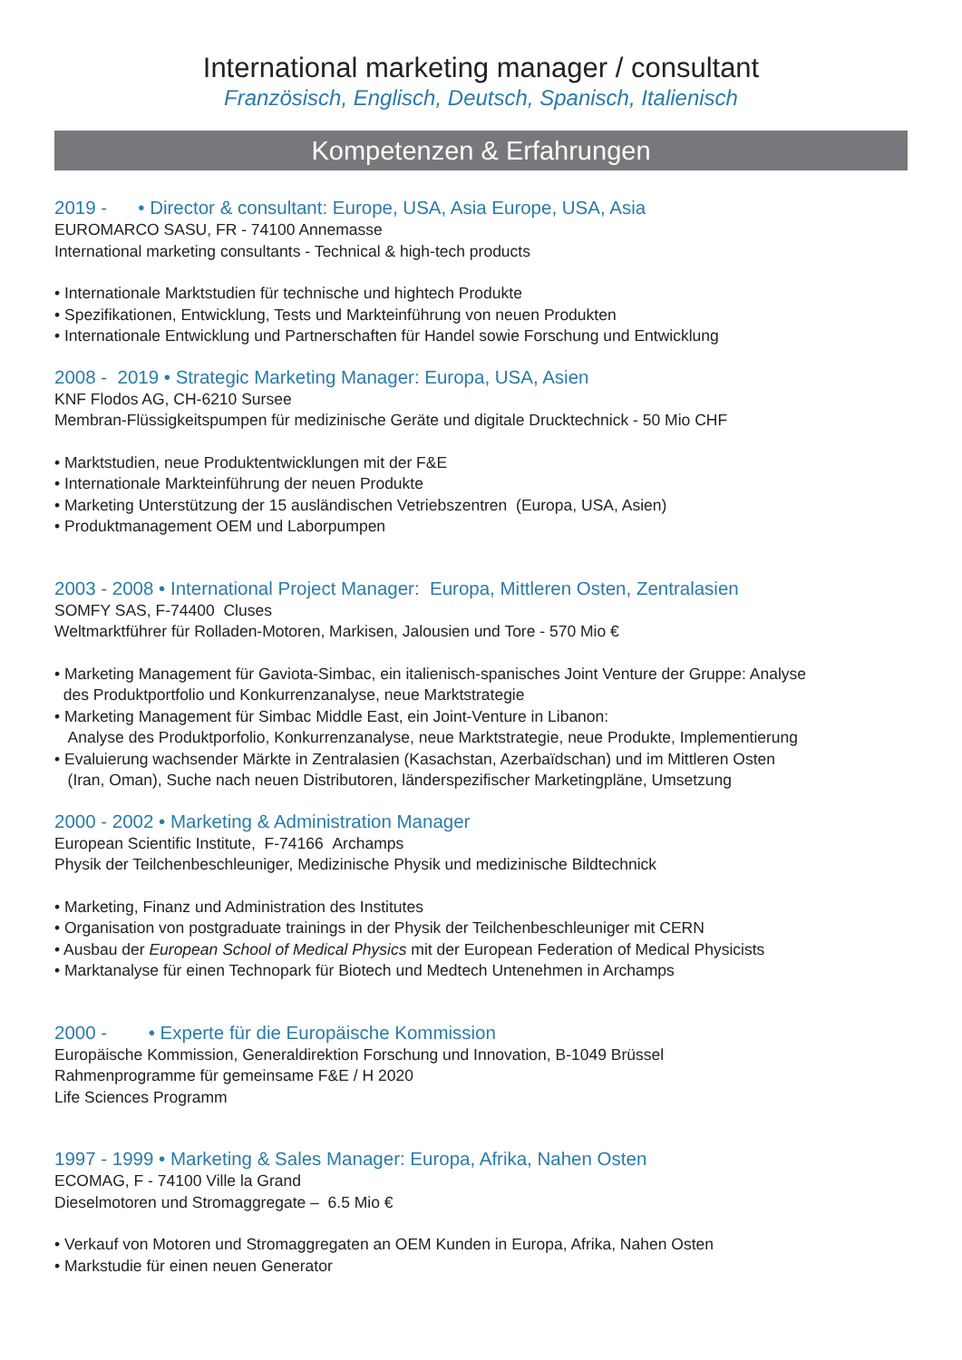International marketing manager / consultant
Französisch, Englisch, Deutsch, Spanisch, Italienisch
Kompetenzen & Erfahrungen
2019 - • Director & consultant: Europe, USA, Asia Europe, USA, Asia
EUROMARCO SASU, FR - 74100 Annemasse
International marketing consultants - Technical & high-tech products
• Internationale Marktstudien für technische und hightech Produkte
• Spezifikationen, Entwicklung, Tests und Markteinführung von neuen Produkten
• Internationale Entwicklung und Partnerschaften für Handel sowie Forschung und Entwicklung
2008 - 2019 • Strategic Marketing Manager: Europa, USA, Asien
KNF Flodos AG, CH-6210 Sursee
Membran-Flüssigkeitspumpen für medizinische Geräte und digitale Drucktechnick - 50 Mio CHF
• Marktstudien, neue Produktentwicklungen mit der F&E
• Internationale Markteinführung der neuen Produkte
• Marketing Unterstützung der 15 ausländischen Vetriebszentren (Europa, USA, Asien)
• Produktmanagement OEM und Laborpumpen
2003 - 2008 • International Project Manager: Europa, Mittleren Osten, Zentralasien
SOMFY SAS, F-74400 Cluses
Weltmarktführer für Rolladen-Motoren, Markisen, Jalousien und Tore - 570 Mio €
• Marketing Management für Gaviota-Simbac, ein italienisch-spanisches Joint Venture der Gruppe: Analyse
des Produktportfolio und Konkurrenzanalyse, neue Marktstrategie
• Marketing Management für Simbac Middle East, ein Joint-Venture in Libanon:
Analyse des Produktporfolio, Konkurrenzanalyse, neue Marktstrategie, neue Produkte, Implementierung
• Evaluierung wachsender Märkte in Zentralasien (Kasachstan, Azerbaïdschan) und im Mittleren Osten
(Iran, Oman), Suche nach neuen Distributoren, länderspezifischer Marketingpläne, Umsetzung
2000 - 2002 • Marketing & Administration Manager
European Scientific Institute, F-74166 Archamps
Physik der Teilchenbeschleuniger, Medizinische Physik und medizinische Bildtechnick
• Marketing, Finanz und Administration des Institutes
• Organisation von postgraduate trainings in der Physik der Teilchenbeschleuniger mit CERN
• Ausbau der European School of Medical Physics mit der European Federation of Medical Physicists
• Marktanalyse für einen Technopark für Biotech und Medtech Untenehmen in Archamps
2000 - • Experte für die Europäische Kommission
Europäische Kommission, Generaldirektion Forschung und Innovation, B-1049 Brüssel
Rahmenprogramme für gemeinsame F&E / H 2020
Life Sciences Programm
1997 - 1999 • Marketing & Sales Manager: Europa, Afrika, Nahen Osten
ECOMAG, F - 74100 Ville la Grand
Dieselmotoren und Stromaggregate – 6.5 Mio €
• Verkauf von Motoren und Stromaggregaten an OEM Kunden in Europa, Afrika, Nahen Osten
• Markstudie für einen neuen Generator